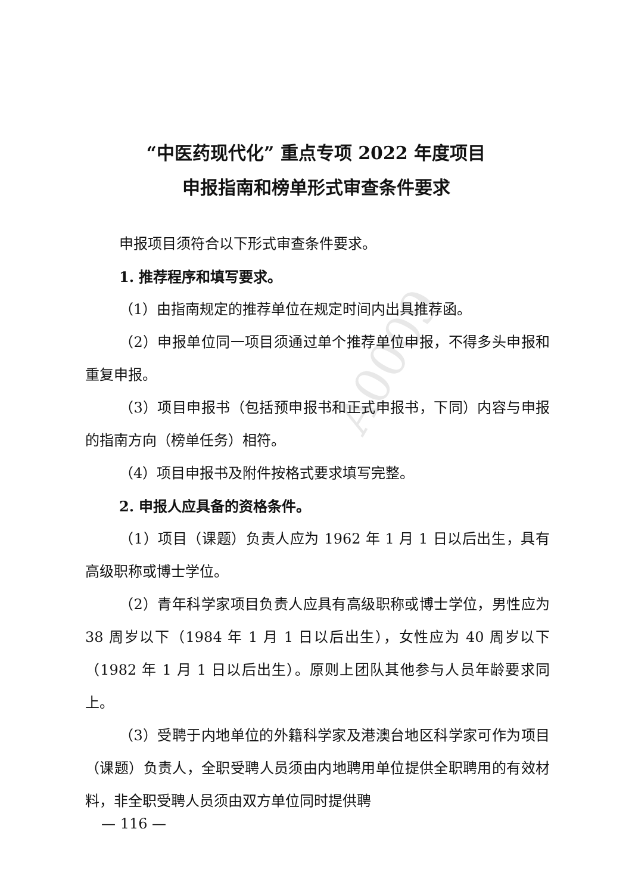A0009
“中医药现代化” 重点专项 2022 年度项目
申报指南和榜单形式审查条件要求
申报项目须符合以下形式审查条件要求。
1. 推荐程序和填写要求。
（1）由指南规定的推荐单位在规定时间内出具推荐函。
（2）申报单位同一项目须通过单个推荐单位申报，不得多头申报和重复申报。
（3）项目申报书（包括预申报书和正式申报书，下同）内容与申报的指南方向（榜单任务）相符。
（4）项目申报书及附件按格式要求填写完整。
2. 申报人应具备的资格条件。
（1）项目（课题）负责人应为 1962 年 1 月 1 日以后出生，具有高级职称或博士学位。
（2）青年科学家项目负责人应具有高级职称或博士学位，男性应为 38 周岁以下（1984 年 1 月 1 日以后出生），女性应为 40 周岁以下（1982 年 1 月 1 日以后出生）。原则上团队其他参与人员年龄要求同上。
（3）受聘于内地单位的外籍科学家及港澳台地区科学家可作为项目（课题）负责人，全职受聘人员须由内地聘用单位提供全职聘用的有效材料，非全职受聘人员须由双方单位同时提供聘
— 116 —